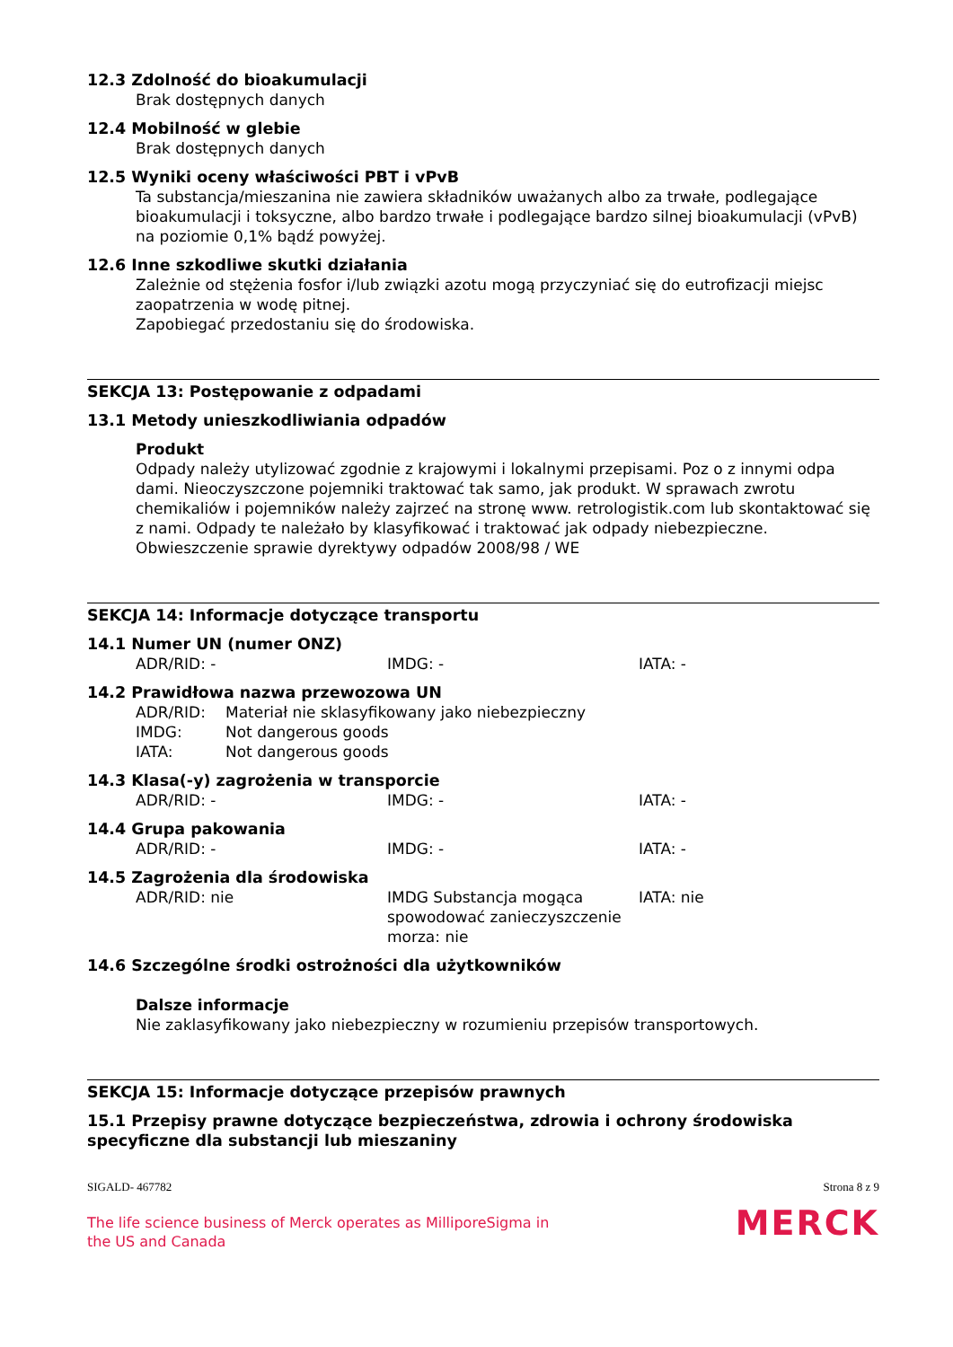12.3 Zdolność do bioakumulacji
Brak dostępnych danych
12.4 Mobilność w glebie
Brak dostępnych danych
12.5 Wyniki oceny właściwości PBT i vPvB
Ta substancja/mieszanina nie zawiera składników uważanych albo za trwałe, podlegające bioakumulacji i toksyczne, albo bardzo trwałe i podlegające bardzo silnej bioakumulacji (vPvB) na poziomie 0,1% bądź powyżej.
12.6 Inne szkodliwe skutki działania
Zależnie od stężenia fosfor i/lub związki azotu mogą przyczyniać się do eutrofizacji miejsc zaopatrzenia w wodę pitnej.
Zapobiegać przedostaniu się do środowiska.
SEKCJA 13: Postępowanie z odpadami
13.1 Metody unieszkodliwiania odpadów
Produkt
Odpady należy utylizować zgodnie z krajowymi i lokalnymi przepisami. Poz o z innymi odpa dami. Nieoczyszczone pojemniki traktować tak samo, jak produkt. W sprawach zwrotu chemikaliów i pojemników należy zajrzeć na stronę www. retrologistik.com lub skontaktować się z nami. Odpady te należało by klasyfikować i traktować jak odpady niebezpieczne. Obwieszczenie sprawie dyrektywy odpadów 2008/98 / WE
SEKCJA 14: Informacje dotyczące transportu
14.1 Numer UN (numer ONZ)
| ADR/RID: - | IMDG: - | IATA: - |
14.2 Prawidłowa nazwa przewozowa UN
| ADR/RID: | Materiał nie sklasyfikowany jako niebezpieczny |
| IMDG: | Not dangerous goods |
| IATA: | Not dangerous goods |
14.3 Klasa(-y) zagrożenia w transporcie
| ADR/RID: - | IMDG: - | IATA: - |
14.4 Grupa pakowania
| ADR/RID: - | IMDG: - | IATA: - |
14.5 Zagrożenia dla środowiska
| ADR/RID: nie | IMDG Substancja mogąca spowodować zanieczyszczenie morza: nie | IATA: nie |
14.6 Szczególne środki ostrożności dla użytkowników
Dalsze informacje
Nie zaklasyfikowany jako niebezpieczny w rozumieniu przepisów transportowych.
SEKCJA 15: Informacje dotyczące przepisów prawnych
15.1 Przepisy prawne dotyczące bezpieczeństwa, zdrowia i ochrony środowiska specyficzne dla substancji lub mieszaniny
SIGALD- 467782 Strona 8 z 9
The life science business of Merck operates as MilliporeSigma in
the US and Canada
MERCK